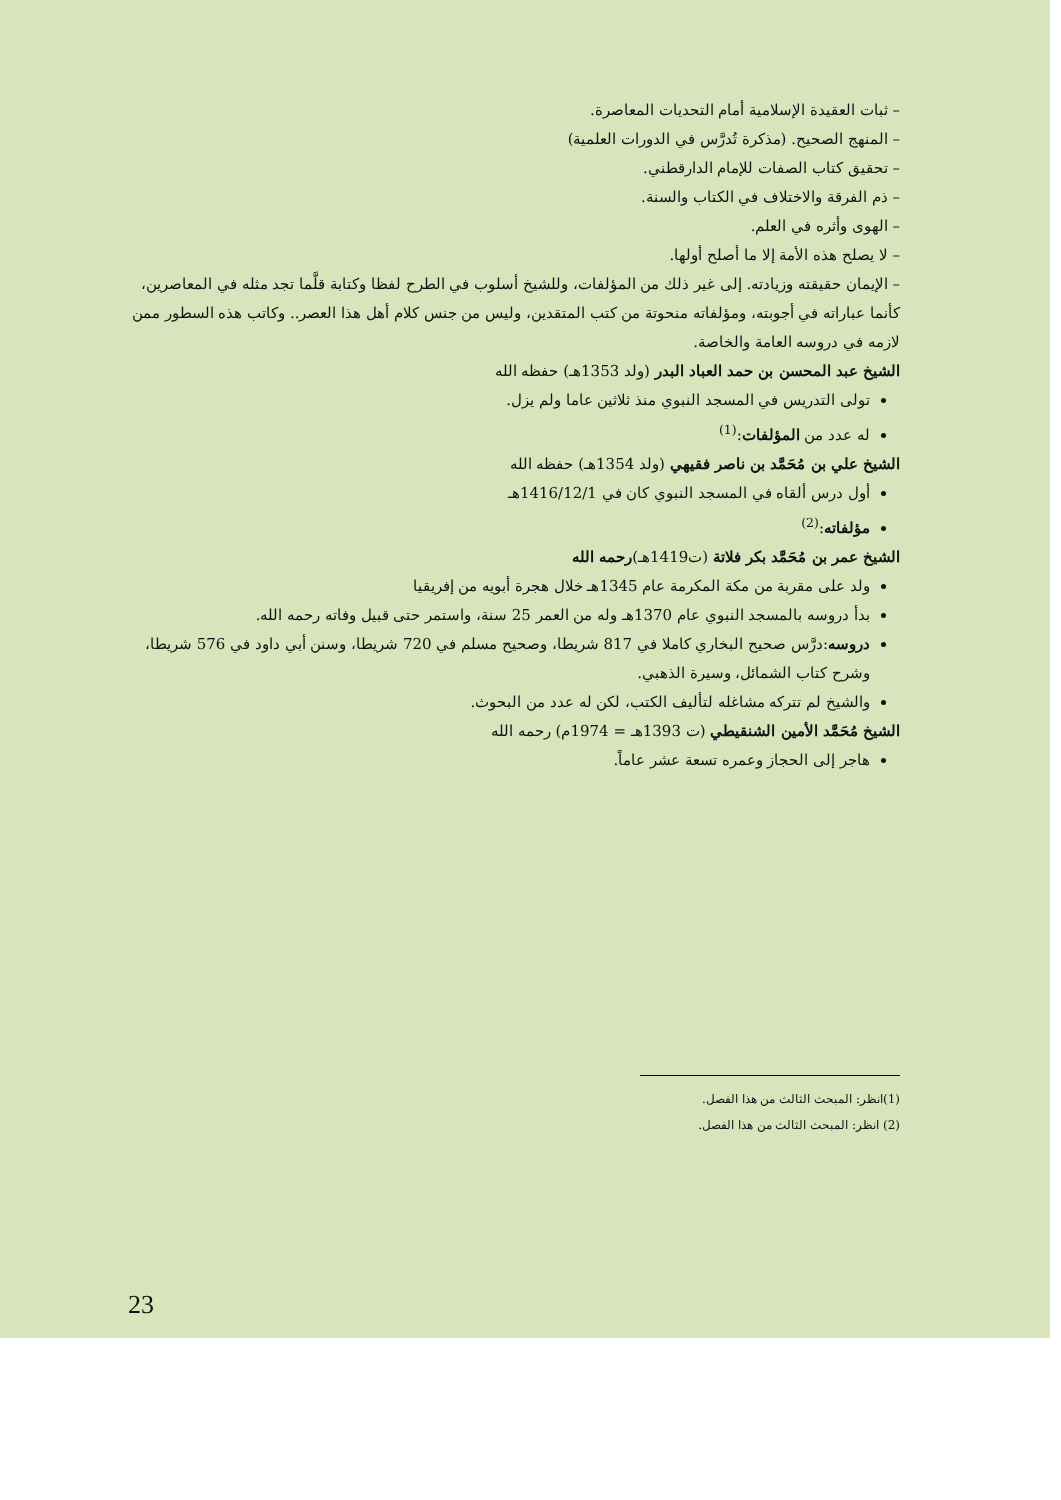– ثبات العقيدة الإسلامية أمام التحديات المعاصرة.
– المنهج الصحيح. (مذكرة تُدرَّس في الدورات العلمية)
– تحقيق كتاب الصفات للإمام الدارقطني.
– ذم الفرقة والاختلاف في الكتاب والسنة.
– الهوى وأثره في العلم.
– لا يصلح هذه الأمة إلا ما أصلح أولها.
– الإيمان حقيقته وزيادته. إلى غير ذلك من المؤلفات، وللشيخ أسلوب في الطرح لفظا وكتابة قلَّما تجد مثله في المعاصرين، كأنما عباراته في أجوبته، ومؤلفاته منحوتة من كتب المتقدين، وليس من جنس كلام أهل هذا العصر.. وكاتب هذه السطور ممن لازمه في دروسه العامة والخاصة.
الشيخ عبد المحسن بن حمد العباد البدر (ولد 1353هـ) حفظه الله
تولى التدريس في المسجد النبوي منذ ثلاثين عاما ولم يزل.
له عدد من المؤلفات:<sup>(1)</sup>
الشيخ علي بن مُحَمَّد بن ناصر فقيهي (ولد 1354هـ) حفظه الله
أول درس ألقاه في المسجد النبوي كان في 1416/12/1هـ
مؤلفاته:<sup>(2)</sup>
الشيخ عمر بن مُحَمَّد بكر فلاتة (ت1419هـ)رحمه الله
ولد على مقربة من مكة المكرمة عام 1345هـ خلال هجرة أبويه من إفريقيا
بدأ دروسه بالمسجد النبوي عام 1370هـ وله من العمر 25 سنة، واستمر حتى قبيل وفاته رحمه الله.
دروسه:درَّس صحيح البخاري كاملا في 817 شريطا، وصحيح مسلم في 720 شريطا، وسنن أبي داود في 576 شريطا، وشرح كتاب الشمائل، وسيرة الذهبي.
والشيخ لم تتركه مشاغله لتأليف الكتب، لكن له عدد من البحوث.
الشيخ مُحَمَّد الأمين الشنقيطي (ت 1393هـ = 1974م) رحمه الله
هاجر إلى الحجاز وعمره تسعة عشر عاماً.
(1)انظر: المبحث الثالث من هذا الفصل.
(2) انظر: المبحث الثالث من هذا الفصل.
23